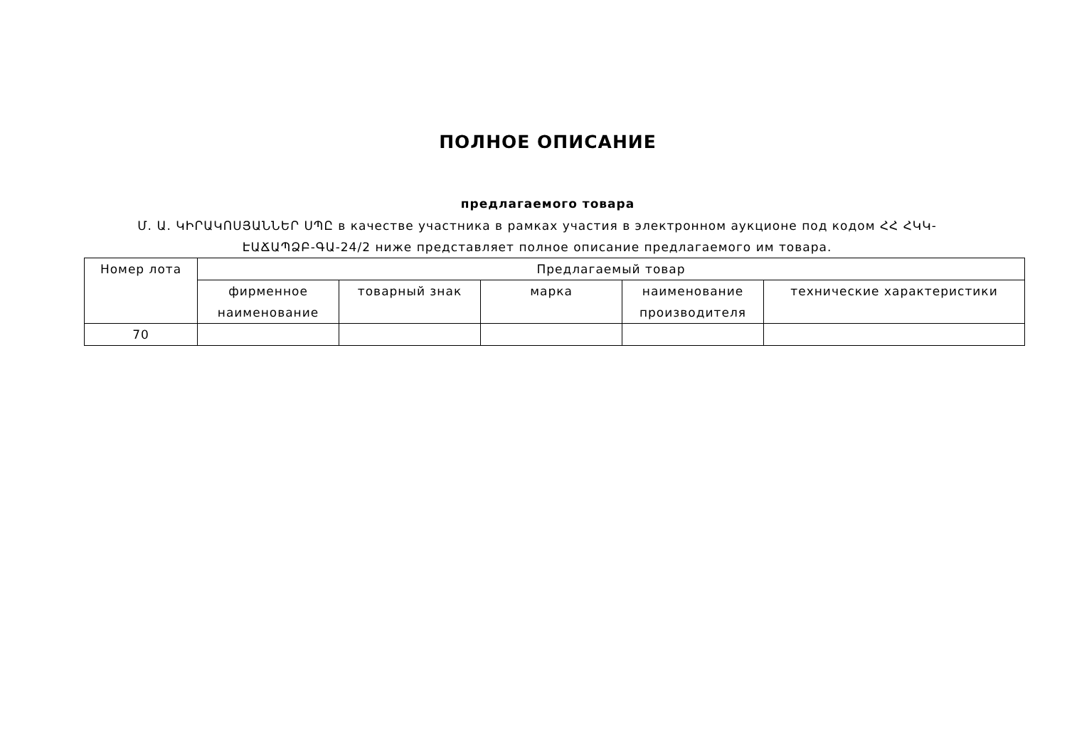ПОЛНОЕ ОПИСАНИЕ
предлагаемого товара
Մ. Ա. ԿԻՐԱԿՈՍՅԱՆՆԵՐ ՍՊԸ в качестве участника в рамках участия в электронном аукционе под кодом ՀՀ ՀԿԿ-ԷԱՃԱՊՁԲ-ԳԱ-24/2 ниже представляет полное описание предлагаемого им товара.
| Номер лота | Предлагаемый товар | | | | |
| --- | --- | --- | --- | --- | --- |
| | фирменное наименование | товарный знак | марка | наименование производителя | технические характеристики |
| 70 | | | | | |